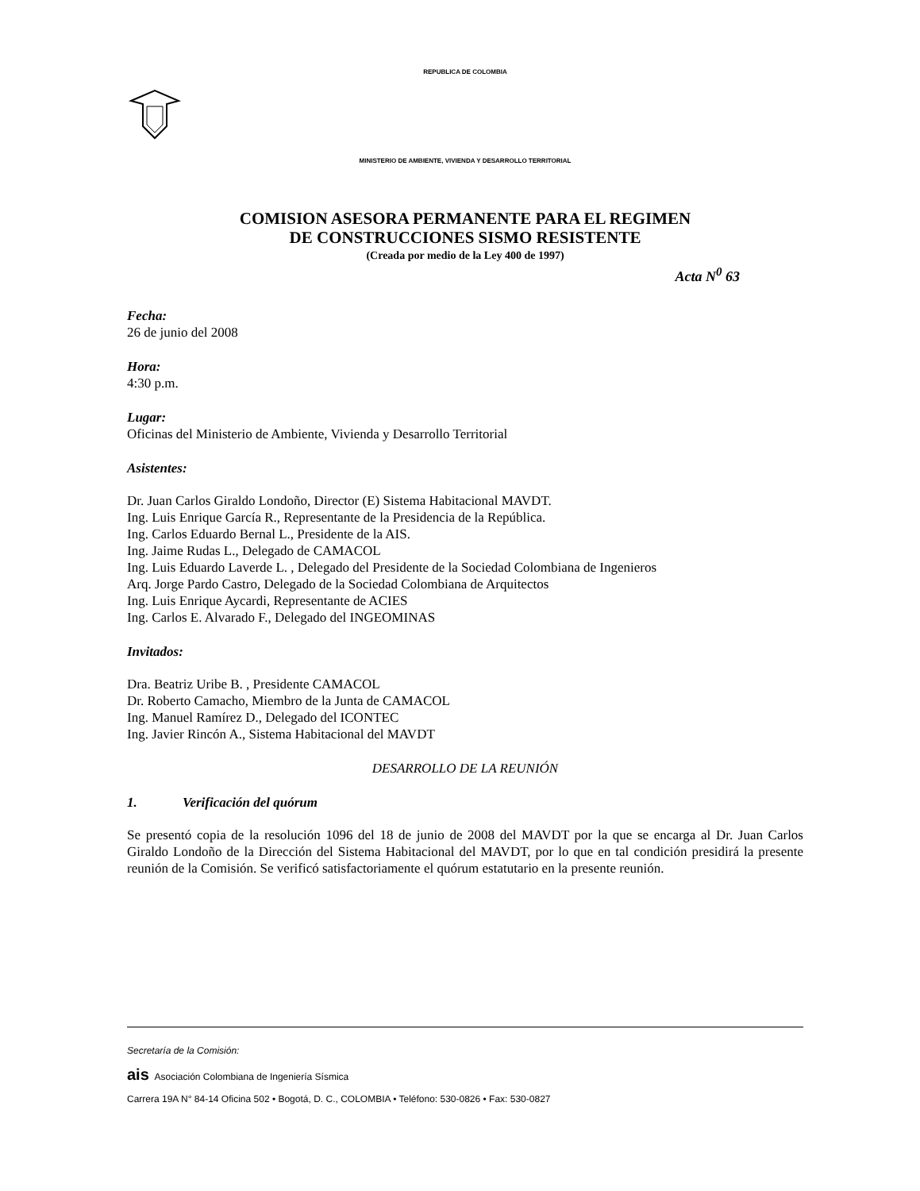REPUBLICA DE COLOMBIA
MINISTERIO DE AMBIENTE, VIVIENDA Y DESARROLLO TERRITORIAL
COMISION ASESORA PERMANENTE PARA EL REGIMEN
DE CONSTRUCCIONES SISMO RESISTENTE
(Creada por medio de la Ley 400 de 1997)
Acta N<sup>0</sup> 63
Fecha:
26 de junio del 2008
Hora:
4:30 p.m.
Lugar:
Oficinas del Ministerio de Ambiente, Vivienda y Desarrollo Territorial
Asistentes:
Dr. Juan Carlos Giraldo Londoño, Director (E) Sistema Habitacional MAVDT.
Ing. Luis Enrique García R., Representante de la Presidencia de la República.
Ing. Carlos Eduardo Bernal L., Presidente de la AIS.
Ing. Jaime Rudas L., Delegado de CAMACOL
Ing. Luis Eduardo Laverde L. , Delegado del Presidente de la Sociedad Colombiana de Ingenieros
Arq. Jorge Pardo Castro, Delegado de la Sociedad Colombiana de Arquitectos
Ing. Luis Enrique Aycardi, Representante de ACIES
Ing. Carlos E. Alvarado F., Delegado del INGEOMINAS
Invitados:
Dra. Beatriz Uribe B. , Presidente CAMACOL
Dr. Roberto Camacho, Miembro de la Junta de CAMACOL
Ing. Manuel Ramírez D., Delegado del ICONTEC
Ing. Javier Rincón A., Sistema Habitacional del MAVDT
DESARROLLO DE LA REUNIÓN
1. Verificación del quórum
Se presentó copia de la resolución 1096 del 18 de junio de 2008 del MAVDT por la que se encarga al Dr. Juan Carlos Giraldo Londoño de la Dirección del Sistema Habitacional del MAVDT, por lo que en tal condición presidirá la presente reunión de la Comisión. Se verificó satisfactoriamente el quórum estatutario en la presente reunión.
Secretaría de la Comisión:
ais Asociación Colombiana de Ingeniería Sísmica
Carrera 19A N° 84-14 Oficina 502 • Bogotá, D. C., COLOMBIA • Teléfono: 530-0826 • Fax: 530-0827